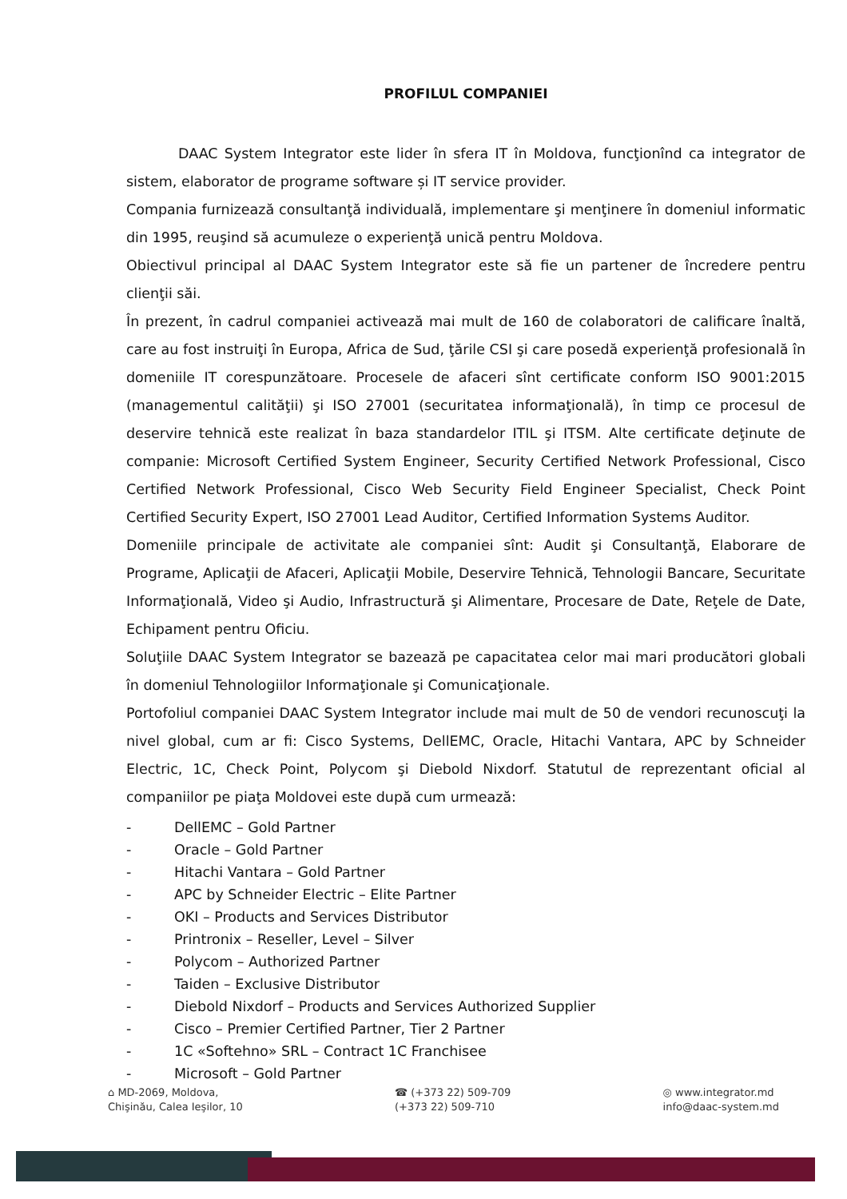PROFILUL COMPANIEI
DAAC System Integrator este lider în sfera IT în Moldova, funcţionînd ca integrator de sistem, elaborator de programe software și IT service provider.
Compania furnizează consultanţă individuală, implementare şi menţinere în domeniul informatic din 1995, reuşind să acumuleze o experienţă unică pentru Moldova.
Obiectivul principal al DAAC System Integrator este să fie un partener de încredere pentru clienţii săi.
În prezent, în cadrul companiei activează mai mult de 160 de colaboratori de calificare înaltă, care au fost instruiţi în Europa, Africa de Sud, ţările CSI şi care posedă experienţă profesională în domeniile IT corespunzătoare. Procesele de afaceri sînt certificate conform ISO 9001:2015 (managementul calităţii) şi ISO 27001 (securitatea informaţională), în timp ce procesul de deservire tehnică este realizat în baza standardelor ITIL şi ITSM. Alte certificate deţinute de companie: Microsoft Certified System Engineer, Security Certified Network Professional, Cisco Certified Network Professional, Cisco Web Security Field Engineer Specialist, Check Point Certified Security Expert, ISO 27001 Lead Auditor, Certified Information Systems Auditor.
Domeniile principale de activitate ale companiei sînt: Audit şi Consultanţă, Elaborare de Programe, Aplicaţii de Afaceri, Aplicaţii Mobile, Deservire Tehnică, Tehnologii Bancare, Securitate Informaţională, Video şi Audio, Infrastructură şi Alimentare, Procesare de Date, Reţele de Date, Echipament pentru Oficiu.
Soluţiile DAAC System Integrator se bazează pe capacitatea celor mai mari producători globali în domeniul Tehnologiilor Informaţionale şi Comunicaţionale.
Portofoliul companiei DAAC System Integrator include mai mult de 50 de vendori recunoscuţi la nivel global, cum ar fi: Cisco Systems, DellEMC, Oracle, Hitachi Vantara, APC by Schneider Electric, 1C, Check Point, Polycom şi Diebold Nixdorf. Statutul de reprezentant oficial al companiilor pe piaţa Moldovei este după cum urmează:
- DellEMC – Gold Partner
- Oracle – Gold Partner
- Hitachi Vantara – Gold Partner
- APC by Schneider Electric – Elite Partner
- OKI – Products and Services Distributor
- Printronix – Reseller, Level – Silver
- Polycom – Authorized Partner
- Taiden – Exclusive Distributor
- Diebold Nixdorf – Products and Services Authorized Supplier
- Cisco – Premier Certified Partner, Tier 2 Partner
- 1C «Softehno» SRL – Contract 1C Franchisee
- Microsoft – Gold Partner
⌂ MD-2069, Moldova,
Chişinău, Calea Ieşilor, 10
☎ (+373 22) 509-709
(+373 22) 509-710
◎ www.integrator.md
info@daac-system.md